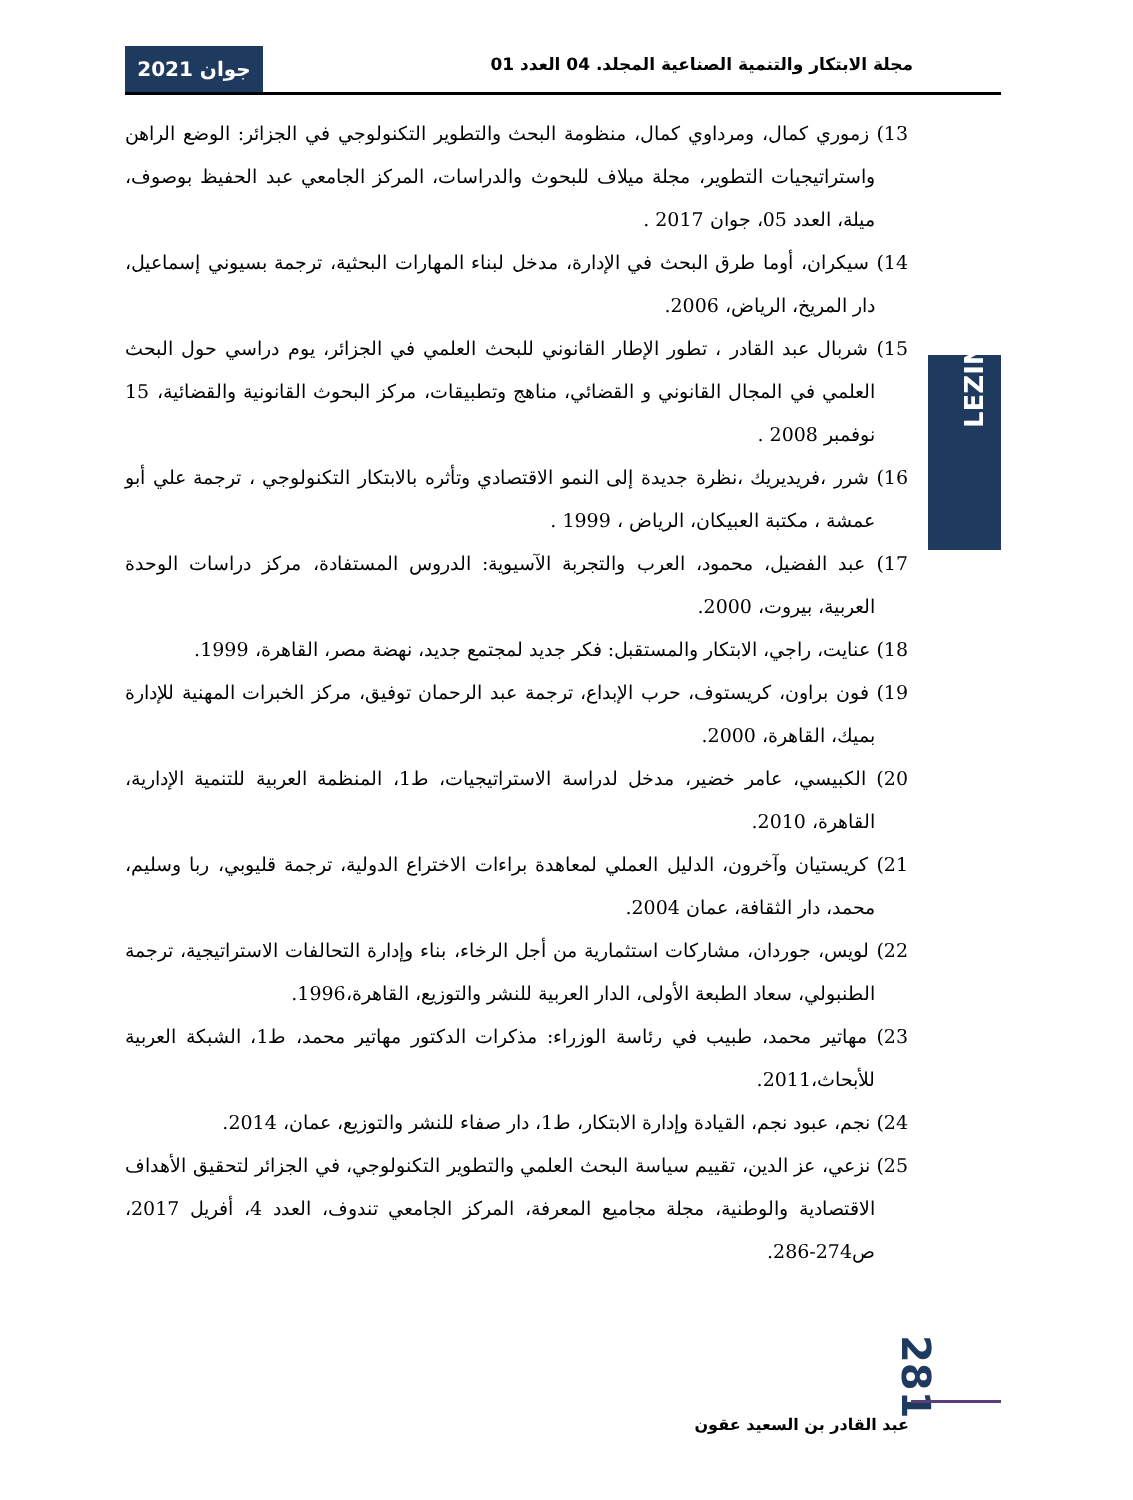جوان 2021
مجلة الابتكار والتنمية الصناعية المجلد. 04 العدد 01
LEZINRU
13) زموري كمال، ومرداوي كمال، منظومة البحث والتطوير التكنولوجي في الجزائر: الوضع الراهن واستراتيجيات التطوير، مجلة ميلاف للبحوث والدراسات، المركز الجامعي عبد الحفيظ بوصوف، ميلة، العدد 05، جوان 2017 .
14) سيكران، أوما طرق البحث في الإدارة، مدخل لبناء المهارات البحثية، ترجمة بسيوني إسماعيل، دار المريخ، الرياض، 2006.
15) شربال عبد القادر ، تطور الإطار القانوني للبحث العلمي في الجزائر، يوم دراسي حول البحث العلمي في المجال القانوني و القضائي، مناهج وتطبيقات، مركز البحوث القانونية والقضائية، 15 نوفمبر 2008 .
16) شرر ،فريديريك ،نظرة جديدة إلى النمو الاقتصادي وتأثره بالابتكار التكنولوجي ، ترجمة علي أبو عمشة ، مكتبة العبيكان، الرياض ، 1999 .
17) عبد الفضيل، محمود، العرب والتجربة الآسيوية: الدروس المستفادة، مركز دراسات الوحدة العربية، بيروت، 2000.
18) عنايت، راجي، الابتكار والمستقبل: فكر جديد لمجتمع جديد، نهضة مصر، القاهرة، 1999.
19) فون براون، كريستوف، حرب الإبداع، ترجمة عبد الرحمان توفيق، مركز الخبرات المهنية للإدارة بميك، القاهرة، 2000.
20) الكبيسي، عامر خضير، مدخل لدراسة الاستراتيجيات، ط1، المنظمة العربية للتنمية الإدارية، القاهرة، 2010.
21) كريستيان وآخرون، الدليل العملي لمعاهدة براءات الاختراع الدولية، ترجمة قليوبي، ربا وسليم، محمد، دار الثقافة، عمان 2004.
22) لويس، جوردان، مشاركات استثمارية من أجل الرخاء، بناء وإدارة التحالفات الاستراتيجية، ترجمة الطنبولي، سعاد الطبعة الأولى، الدار العربية للنشر والتوزيع، القاهرة،1996.
23) مهاتير محمد، طبيب في رئاسة الوزراء: مذكرات الدكتور مهاتير محمد، ط1، الشبكة العربية للأبحاث،2011.
24) نجم، عبود نجم، القيادة وإدارة الابتكار، ط1، دار صفاء للنشر والتوزيع، عمان، 2014.
25) نزعي، عز الدين، تقييم سياسة البحث العلمي والتطوير التكنولوجي، في الجزائر لتحقيق الأهداف الاقتصادية والوطنية، مجلة مجاميع المعرفة، المركز الجامعي تندوف، العدد 4، أفريل 2017، ص274-286.
281
عبد القادر بن السعيد عقون